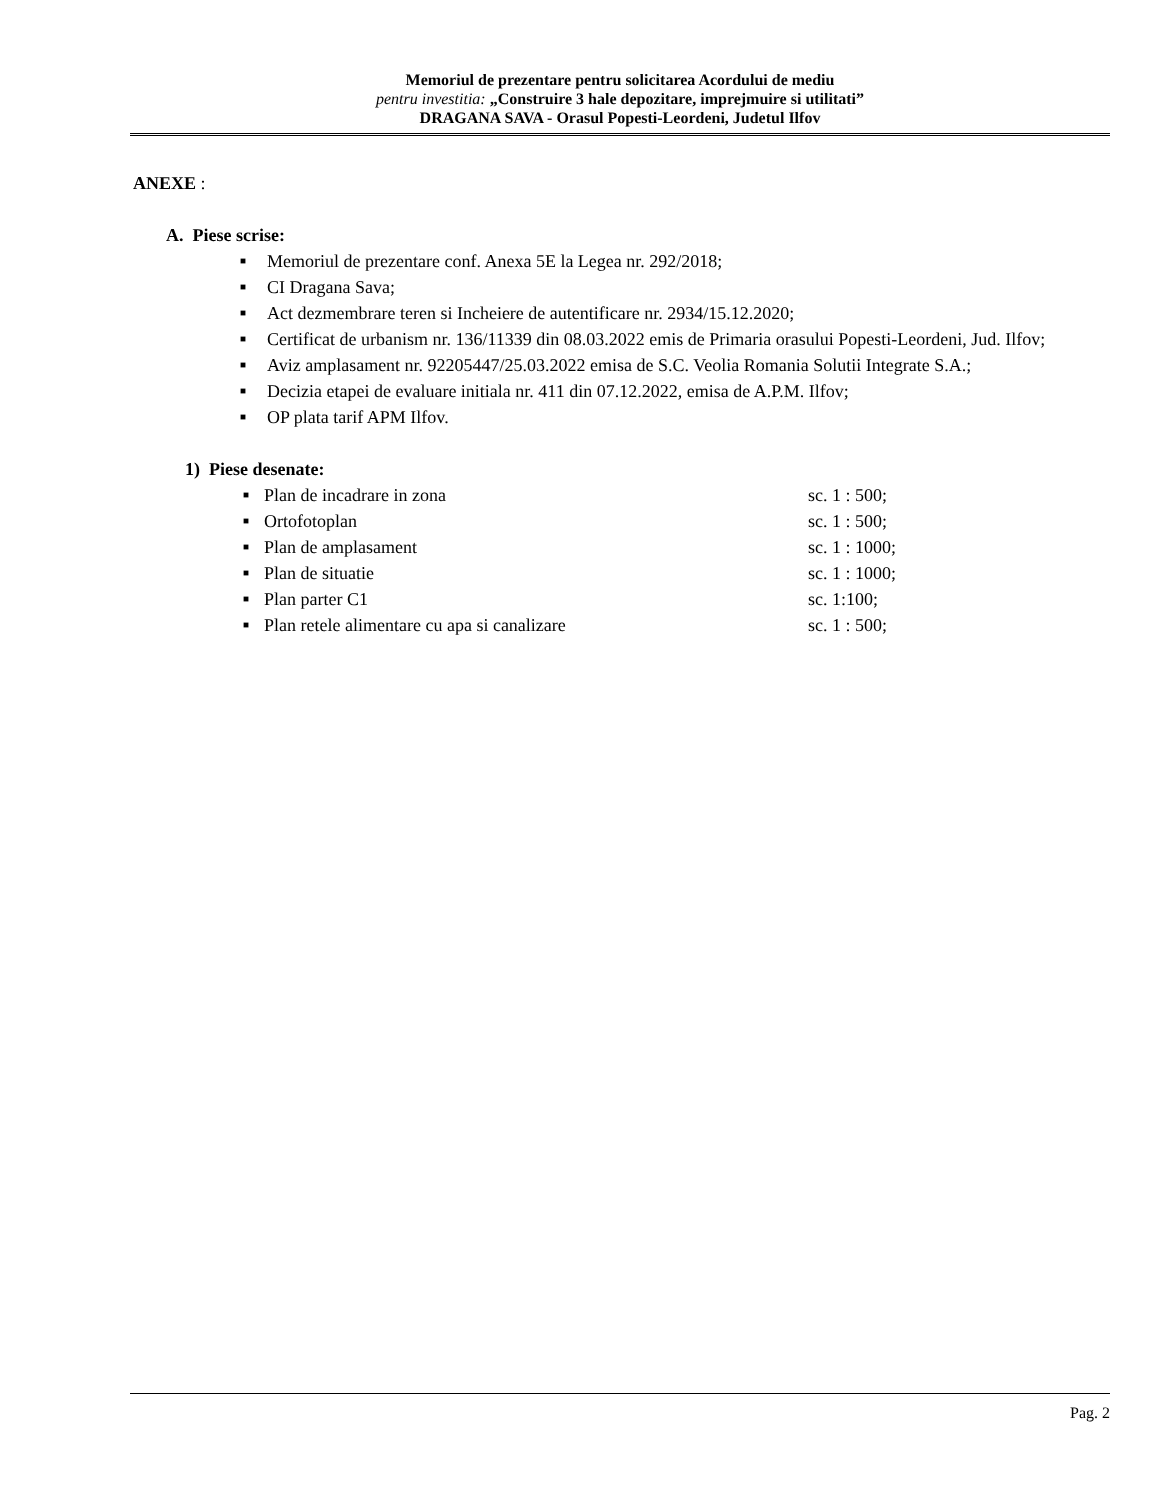Memoriul de prezentare pentru solicitarea Acordului de mediu
pentru investitia: „Construire 3 hale depozitare, imprejmuire si utilitati”
DRAGANA SAVA - Orasul Popesti-Leordeni, Judetul Ilfov
ANEXE :
A. Piese scrise:
■ Memoriul de prezentare conf. Anexa 5E la Legea nr. 292/2018;
■ CI Dragana Sava;
■ Act dezmembrare teren si Incheiere de autentificare nr. 2934/15.12.2020;
■ Certificat de urbanism nr. 136/11339 din 08.03.2022 emis de Primaria orasului Popesti-Leordeni, Jud. Ilfov;
■ Aviz amplasament nr. 92205447/25.03.2022 emisa de S.C. Veolia Romania Solutii Integrate S.A.;
■ Decizia etapei de evaluare initiala nr. 411 din 07.12.2022, emisa de A.P.M. Ilfov;
■ OP plata tarif APM Ilfov.
1) Piese desenate:
■
Plan de incadrare in zona sc. 1 : 500;
■
Ortofotoplan sc. 1 : 500;
■
Plan de amplasament sc. 1 : 1000;
■
Plan de situatie sc. 1 : 1000;
■
Plan parter C1 sc. 1:100;
■
Plan retele alimentare cu apa si canalizare sc. 1 : 500;
Pag. 2